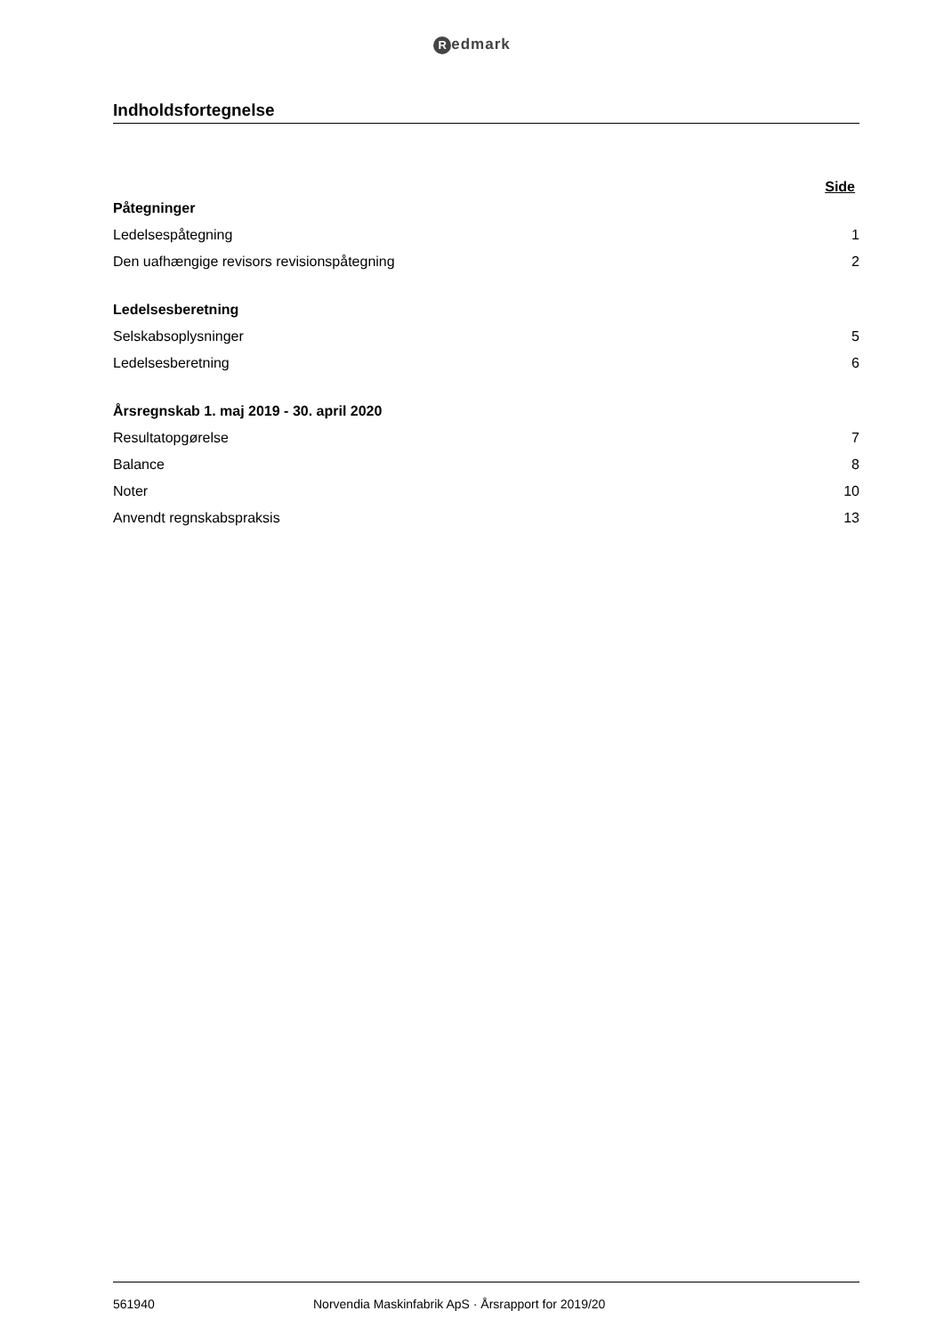Redmark
Indholdsfortegnelse
Side
Påtegninger
Ledelsespåtegning 1
Den uafhængige revisors revisionspåtegning 2
Ledelsesberetning
Selskabsoplysninger 5
Ledelsesberetning 6
Årsregnskab 1. maj 2019 - 30. april 2020
Resultatopgørelse 7
Balance 8
Noter 10
Anvendt regnskabspraksis 13
561940 Norvendia Maskinfabrik ApS · Årsrapport for 2019/20